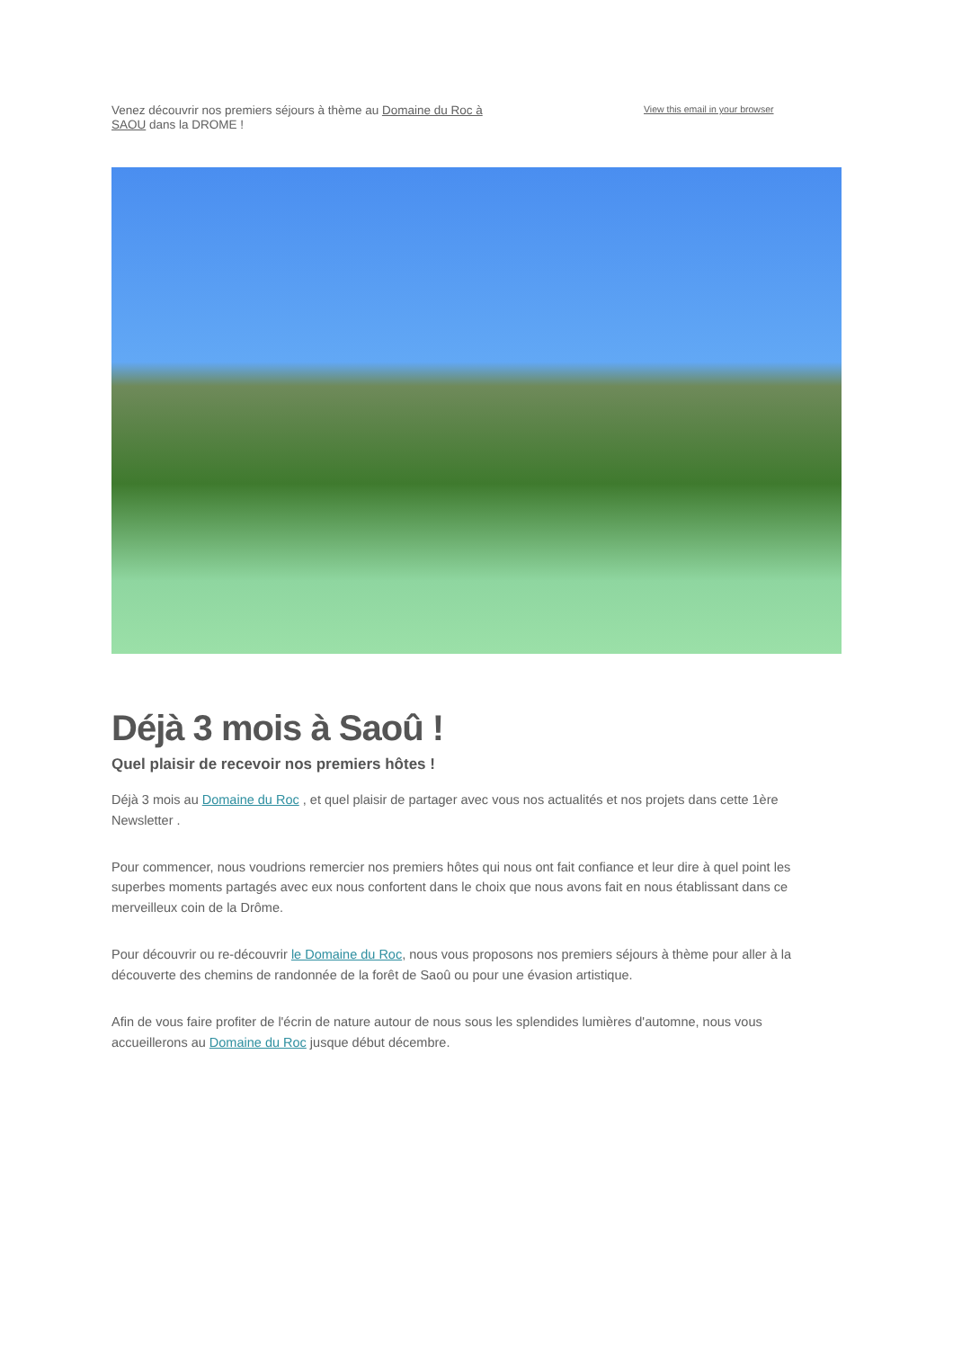Venez découvrir nos premiers séjours à thème au Domaine du Roc à SAOU dans la DROME !
View this email in your browser
Déjà 3 mois à Saoû !
Quel plaisir de recevoir nos premiers hôtes !
Déjà 3 mois au Domaine du Roc , et quel plaisir de partager avec vous nos actualités et nos projets dans cette 1ère Newsletter .
Pour commencer, nous voudrions remercier nos premiers hôtes qui nous ont fait confiance et leur dire à quel point les superbes moments partagés avec eux nous confortent dans le choix que nous avons fait en nous établissant dans ce merveilleux coin de la Drôme.
Pour découvrir ou re-découvrir le Domaine du Roc, nous vous proposons nos premiers séjours à thème pour aller à la découverte des chemins de randonnée de la forêt de Saoû ou pour une évasion artistique.
Afin de vous faire profiter de l'écrin de nature autour de nous sous les splendides lumières d'automne, nous vous accueillerons au Domaine du Roc jusque début décembre.